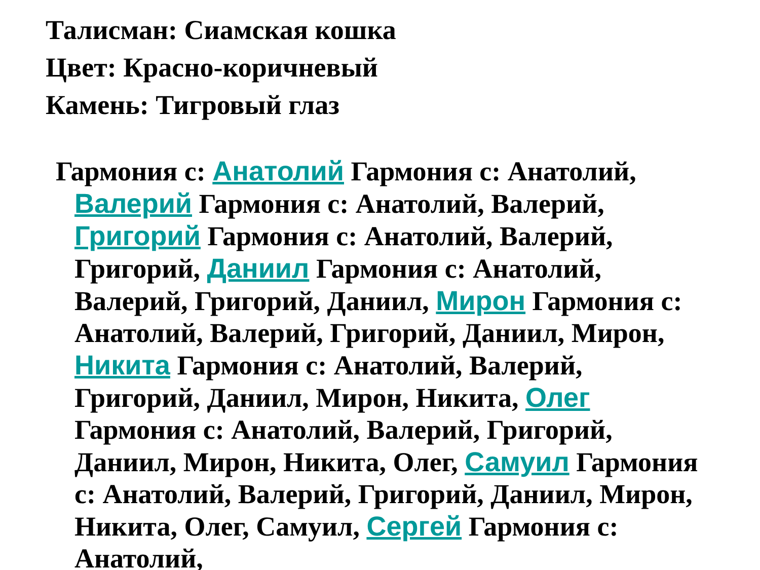Талисман: Сиамская кошка
Цвет: Красно-коричневый
Камень: Тигровый глаз
Гармония с: Анатолий Гармония с: Анатолий, Валерий Гармония с: Анатолий, Валерий, Григорий Гармония с: Анатолий, Валерий, Григорий, Даниил Гармония с: Анатолий, Валерий, Григорий, Даниил, Мирон Гармония с: Анатолий, Валерий, Григорий, Даниил, Мирон, Никита Гармония с: Анатолий, Валерий, Григорий, Даниил, Мирон, Никита, Олег Гармония с: Анатолий, Валерий, Григорий, Даниил, Мирон, Никита, Олег, Самуил Гармония с: Анатолий, Валерий, Григорий, Даниил, Мирон, Никита, Олег, Самуил, Сергей Гармония с: Анатолий,